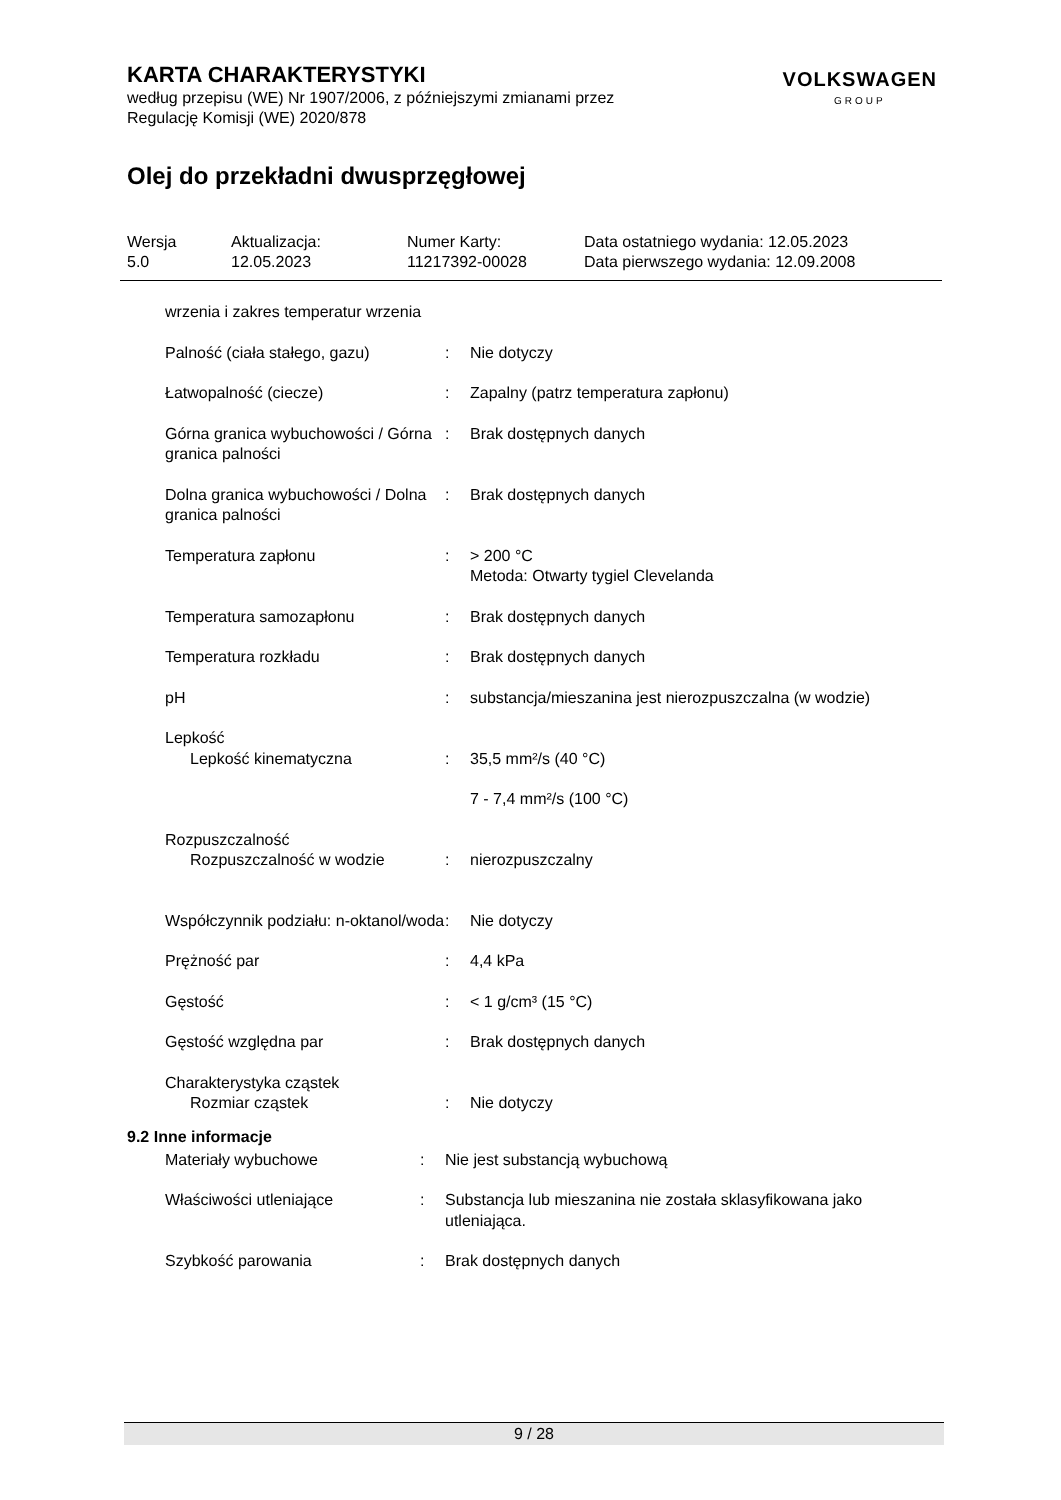VOLKSWAGEN
GROUP
KARTA CHARAKTERYSTYKI
według przepisu (WE) Nr 1907/2006, z późniejszymi zmianami przez
Regulację Komisji (WE) 2020/878
Olej do przekładni dwusprzęgłowej
| Wersja 5.0 | Aktualizacja: 12.05.2023 | Numer Karty: 11217392-00028 | Data ostatniego wydania: 12.05.2023 Data pierwszego wydania: 12.09.2008 |
| wrzenia i zakres temperatur wrzenia | | |
| Palność (ciała stałego, gazu) | : | Nie dotyczy |
| Łatwopalność (ciecze) | : | Zapalny (patrz temperatura zapłonu) |
| Górna granica wybuchowości / Górna granica palności | : | Brak dostępnych danych |
| Dolna granica wybuchowości / Dolna granica palności | : | Brak dostępnych danych |
| Temperatura zapłonu | : | > 200 °C Metoda: Otwarty tygiel Clevelanda |
| Temperatura samozapłonu | : | Brak dostępnych danych |
| Temperatura rozkładu | : | Brak dostępnych danych |
| pH | : | substancja/mieszanina jest nierozpuszczalna (w wodzie) |
| Lepkość | | |
| Lepkość kinematyczna | : | 35,5 mm²/s (40 °C) |
| | | 7 - 7,4 mm²/s (100 °C) |
| Rozpuszczalność | | |
| Rozpuszczalność w wodzie | : | nierozpuszczalny |
| Współczynnik podziału: n-oktanol/woda | : | Nie dotyczy |
| Prężność par | : | 4,4 kPa |
| Gęstość | : | < 1 g/cm³ (15 °C) |
| Gęstość względna par | : | Brak dostępnych danych |
| Charakterystyka cząstek | | |
| Rozmiar cząstek | : | Nie dotyczy |
9.2 Inne informacje
| Materiały wybuchowe | : | Nie jest substancją wybuchową |
| Właściwości utleniające | : | Substancja lub mieszanina nie została sklasyfikowana jako utleniająca. |
| Szybkość parowania | : | Brak dostępnych danych |
9 / 28